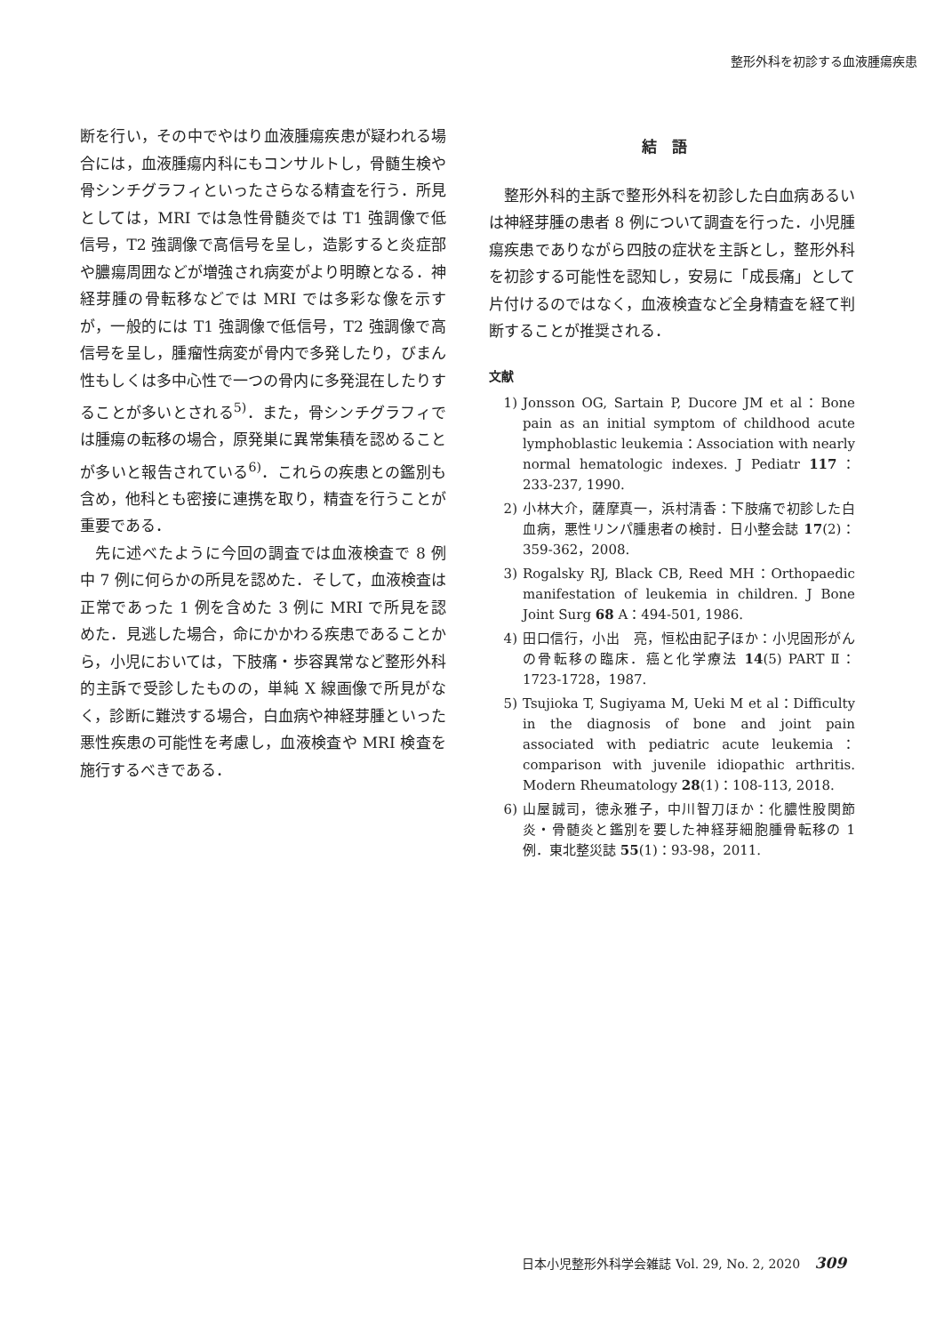整形外科を初診する血液腫瘍疾患
断を行い，その中でやはり血液腫瘍疾患が疑われる場合には，血液腫瘍内科にもコンサルトし，骨髄生検や骨シンチグラフィといったさらなる精査を行う．所見としては，MRI では急性骨髄炎では T1 強調像で低信号，T2 強調像で高信号を呈し，造影すると炎症部や膿瘍周囲などが増強され病変がより明瞭となる．神経芽腫の骨転移などでは MRI では多彩な像を示すが，一般的には T1 強調像で低信号，T2 強調像で高信号を呈し，腫瘤性病変が骨内で多発したり，びまん性もしくは多中心性で一つの骨内に多発混在したりすることが多いとされる<sup>5)</sup>．また，骨シンチグラフィでは腫瘍の転移の場合，原発巣に異常集積を認めることが多いと報告されている<sup>6)</sup>．これらの疾患との鑑別も含め，他科とも密接に連携を取り，精査を行うことが重要である．
先に述べたように今回の調査では血液検査で 8 例中 7 例に何らかの所見を認めた．そして，血液検査は正常であった 1 例を含めた 3 例に MRI で所見を認めた．見逃した場合，命にかかわる疾患であることから，小児においては，下肢痛・歩容異常など整形外科的主訴で受診したものの，単純 X 線画像で所見がなく，診断に難渋する場合，白血病や神経芽腫といった悪性疾患の可能性を考慮し，血液検査や MRI 検査を施行するべきである．
結語
整形外科的主訴で整形外科を初診した白血病あるいは神経芽腫の患者 8 例について調査を行った．小児腫瘍疾患でありながら四肢の症状を主訴とし，整形外科を初診する可能性を認知し，安易に「成長痛」として片付けるのではなく，血液検査など全身精査を経て判断することが推奨される．
文献
1) Jonsson OG, Sartain P, Ducore JM et al：Bone pain as an initial symptom of childhood acute lymphoblastic leukemia：Association with nearly normal hematologic indexes. J Pediatr 117：233-237, 1990.
2) 小林大介，薩摩真一，浜村清香：下肢痛で初診した白血病，悪性リンパ腫患者の検討．日小整会誌 17(2)：359-362，2008.
3) Rogalsky RJ, Black CB, Reed MH：Orthopaedic manifestation of leukemia in children. J Bone Joint Surg 68 A：494-501, 1986.
4) 田口信行，小出　亮，恒松由記子ほか：小児固形がんの骨転移の臨床．癌と化学療法 14(5) PART Ⅱ：1723-1728，1987.
5) Tsujioka T, Sugiyama M, Ueki M et al：Difficulty in the diagnosis of bone and joint pain associated with pediatric acute leukemia：comparison with juvenile idiopathic arthritis. Modern Rheumatology 28(1)：108-113, 2018.
6) 山屋誠司，徳永雅子，中川智刀ほか：化膿性股関節炎・骨髄炎と鑑別を要した神経芽細胞腫骨転移の 1 例．東北整災誌 55(1)：93-98，2011.
日本小児整形外科学会雑誌 Vol. 29, No. 2, 2020 309